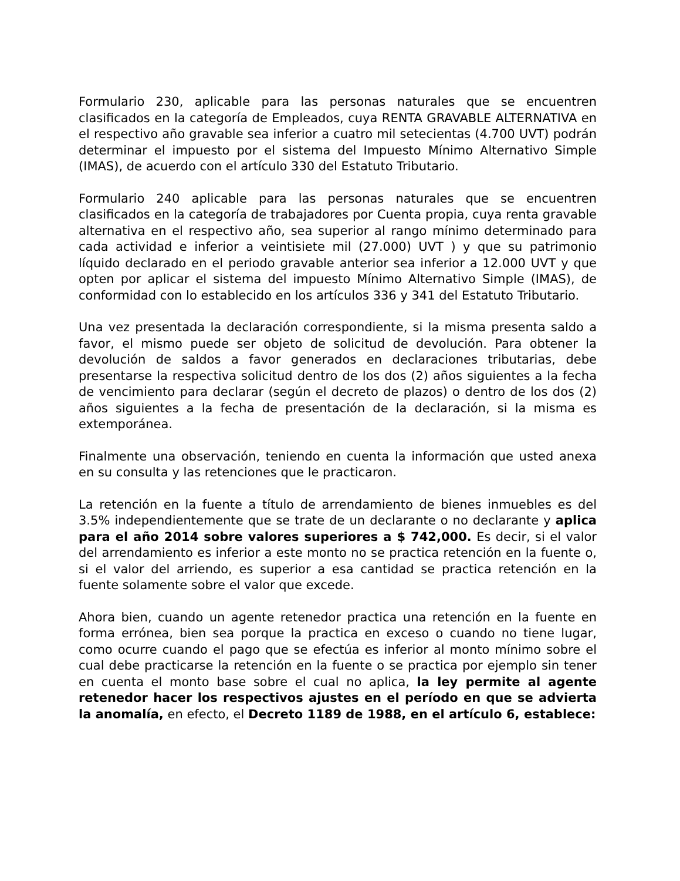Formulario 230, aplicable para las personas naturales que se encuentren clasificados en la categoría de Empleados, cuya RENTA GRAVABLE ALTERNATIVA en el respectivo año gravable sea inferior a cuatro mil setecientas (4.700 UVT) podrán determinar el impuesto por el sistema del Impuesto Mínimo Alternativo Simple (IMAS), de acuerdo con el artículo 330 del Estatuto Tributario.
Formulario 240 aplicable para las personas naturales que se encuentren clasificados en la categoría de trabajadores por Cuenta propia, cuya renta gravable alternativa en el respectivo año, sea superior al rango mínimo determinado para cada actividad e inferior a veintisiete mil (27.000) UVT ) y que su patrimonio líquido declarado en el periodo gravable anterior sea inferior a 12.000 UVT y que opten por aplicar el sistema del impuesto Mínimo Alternativo Simple (IMAS), de conformidad con lo establecido en los artículos 336 y 341 del Estatuto Tributario.
Una vez presentada la declaración correspondiente, si la misma presenta saldo a favor, el mismo puede ser objeto de solicitud de devolución. Para obtener la devolución de saldos a favor generados en declaraciones tributarias, debe presentarse la respectiva solicitud dentro de los dos (2) años siguientes a la fecha de vencimiento para declarar (según el decreto de plazos) o dentro de los dos (2) años siguientes a la fecha de presentación de la declaración, si la misma es extemporánea.
Finalmente una observación, teniendo en cuenta la información que usted anexa en su consulta y las retenciones que le practicaron.
La retención en la fuente a título de arrendamiento de bienes inmuebles es del 3.5% independientemente que se trate de un declarante o no declarante y aplica para el año 2014 sobre valores superiores a $ 742,000. Es decir, si el valor del arrendamiento es inferior a este monto no se practica retención en la fuente o, si el valor del arriendo, es superior a esa cantidad se practica retención en la fuente solamente sobre el valor que excede.
Ahora bien, cuando un agente retenedor practica una retención en la fuente en forma errónea, bien sea porque la practica en exceso o cuando no tiene lugar, como ocurre cuando el pago que se efectúa es inferior al monto mínimo sobre el cual debe practicarse la retención en la fuente o se practica por ejemplo sin tener en cuenta el monto base sobre el cual no aplica, la ley permite al agente retenedor hacer los respectivos ajustes en el período en que se advierta la anomalía, en efecto, el Decreto 1189 de 1988, en el artículo 6, establece: